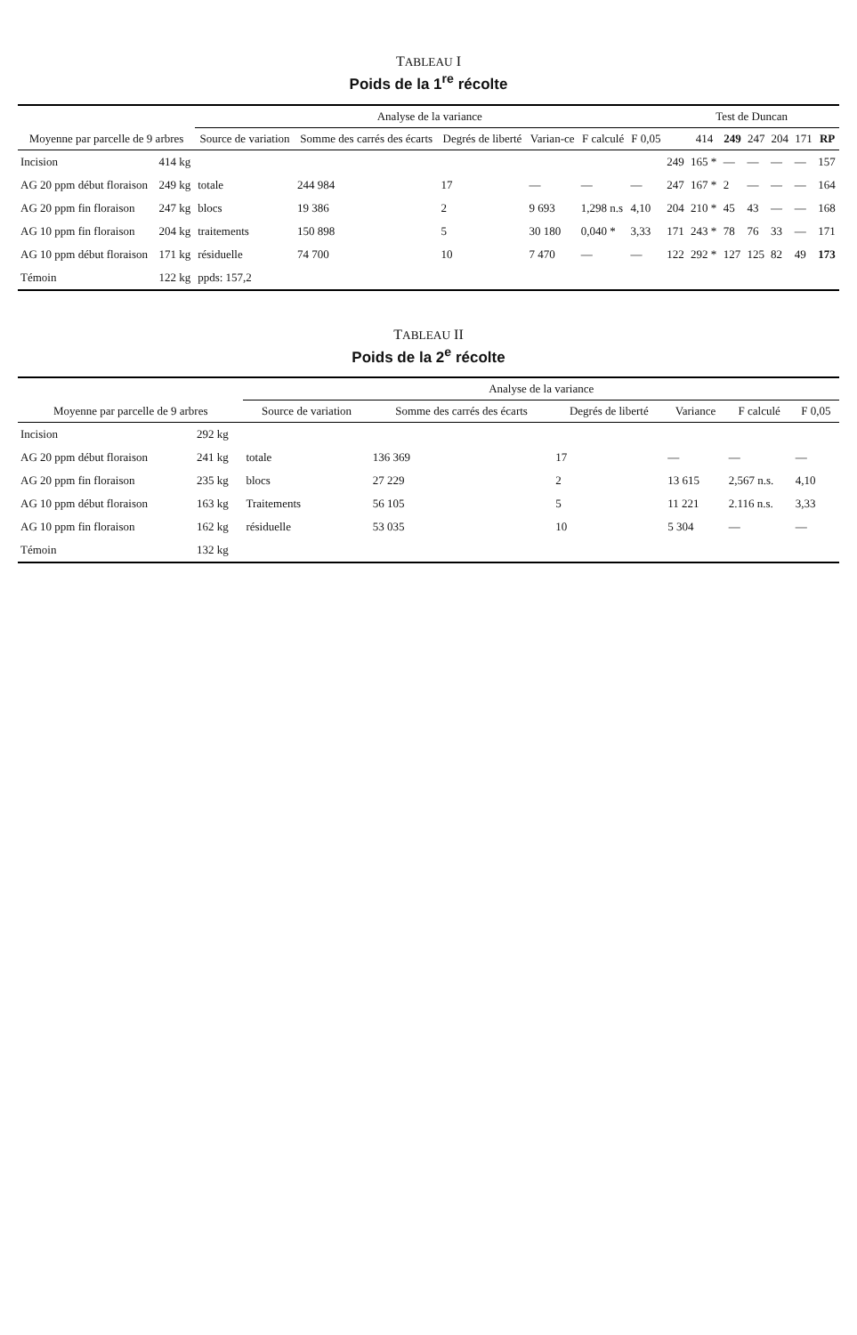TABLEAU I
Poids de la 1<sup>re</sup> récolte
| Moyenne par parcelle de 9 arbres | | Analyse de la variance | | | | | | Test de Duncan | | | | | | |
| --- | --- | --- | --- | --- | --- | --- | --- | --- | --- | --- | --- | --- | --- | --- |
| | | Source de variation | Somme des carrés des écarts | Degrés de liberté | Varian-ce | F calculé | F 0,05 | | 414 | 249 | 247 | 204 | 171 | RP |
| Incision | 414 kg | | | | | | | 249 | 165 * | — | — | — | — | 157 |
| AG 20 ppm début floraison | 249 kg | totale | 244 984 | 17 | — | — | — | 247 | 167 * | 2 | — | — | — | 164 |
| AG 20 ppm fin floraison | 247 kg | blocs | 19 386 | 2 | 9 693 | 1,298 n.s | 4,10 | 204 | 210 * | 45 | 43 | — | — | 168 |
| AG 10 ppm fin floraison | 204 kg | traitements | 150 898 | 5 | 30 180 | 0,040 * | 3,33 | 171 | 243 * | 78 | 76 | 33 | — | 171 |
| AG 10 ppm début floraison | 171 kg | résiduelle | 74 700 | 10 | 7 470 | — | — | 122 | 292 * | 127 | 125 | 82 | 49 | 173 |
| Témoin | 122 kg | ppds: 157,2 | | | | | | | | | | | | |
TABLEAU II
Poids de la 2<sup>e</sup> récolte
| Moyenne par parcelle de 9 arbres | | Analyse de la variance | | | | | |
| --- | --- | --- | --- | --- | --- | --- | --- |
| | | Source de variation | Somme des carrés des écarts | Degrés de liberté | Variance | F calculé | F 0,05 |
| Incision | 292 kg | | | | | | |
| AG 20 ppm début floraison | 241 kg | totale | 136 369 | 17 | — | — | — |
| AG 20 ppm fin floraison | 235 kg | blocs | 27 229 | 2 | 13 615 | 2,567 n.s. | 4,10 |
| AG 10 ppm début floraison | 163 kg | Traitements | 56 105 | 5 | 11 221 | 2.116 n.s. | 3,33 |
| AG 10 ppm fin floraison | 162 kg | résiduelle | 53 035 | 10 | 5 304 | — | — |
| Témoin | 132 kg | | | | | | |